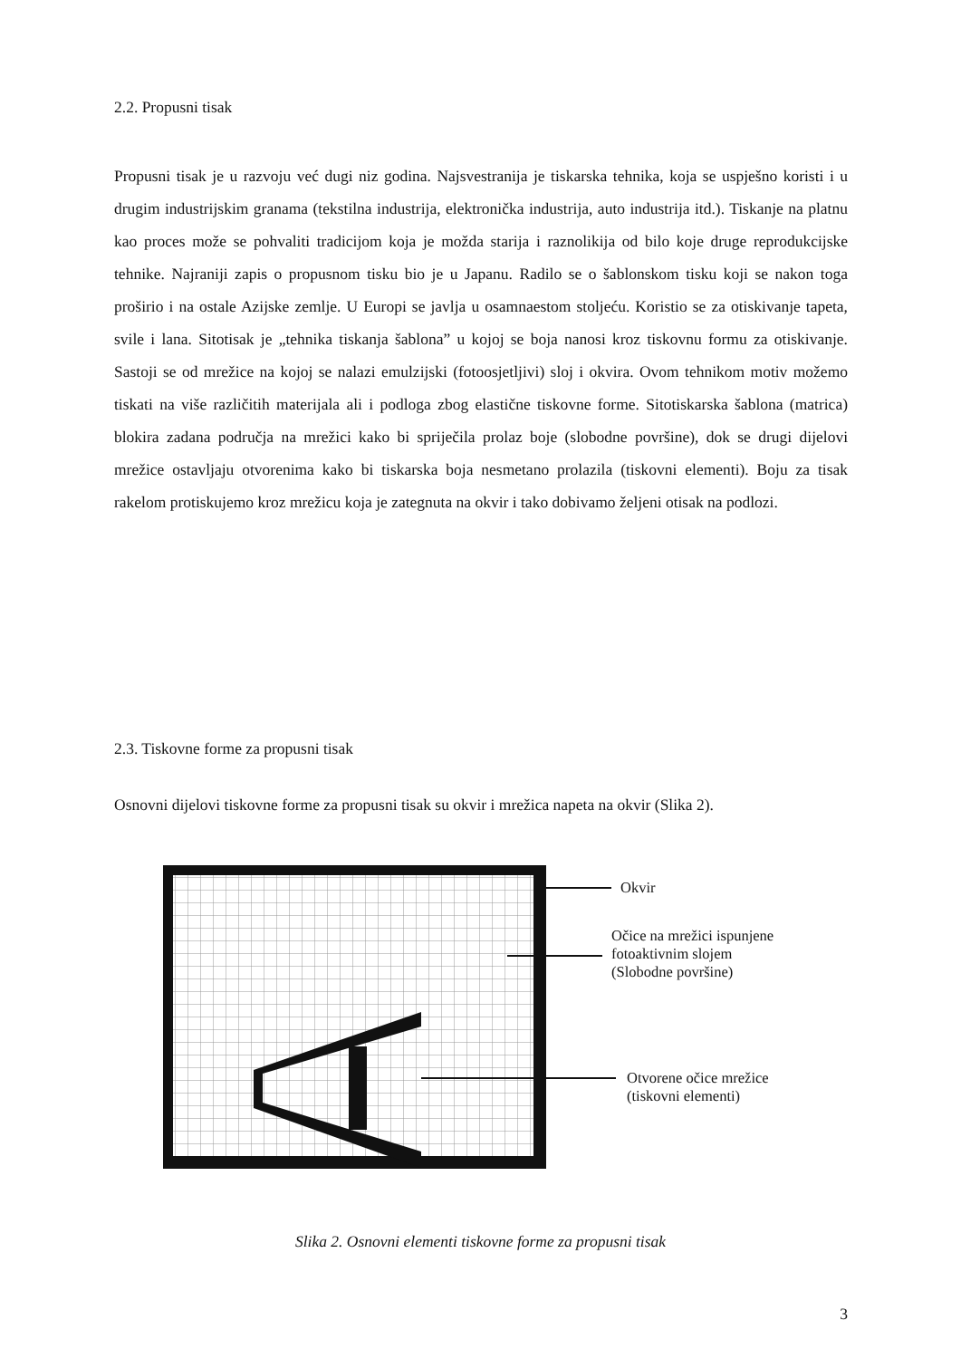2.2. Propusni tisak
Propusni tisak je u razvoju već dugi niz godina. Najsvestranija je tiskarska tehnika, koja se uspješno koristi i u drugim industrijskim granama (tekstilna industrija, elektronička industrija, auto industrija itd.). Tiskanje na platnu kao proces može se pohvaliti tradicijom koja je možda starija i raznolikija od bilo koje druge reprodukcijske tehnike. Najraniji zapis o propusnom tisku bio je u Japanu. Radilo se o šablonskom tisku koji se nakon toga proširio i na ostale Azijske zemlje. U Europi se javlja u osamnaestom stoljeću. Koristio se za otiskivanje tapeta, svile i lana. Sitotisak je „tehnika tiskanja šablona” u kojoj se boja nanosi kroz tiskovnu formu za otiskivanje. Sastoji se od mrežice na kojoj se nalazi emulzijski (fotoosjetljivi) sloj i okvira. Ovom tehnikom motiv možemo tiskati na više različitih materijala ali i podloga zbog elastične tiskovne forme. Sitotiskarska šablona (matrica) blokira zadana područja na mrežici kako bi spriječila prolaz boje (slobodne površine), dok se drugi dijelovi mrežice ostavljaju otvorenima kako bi tiskarska boja nesmetano prolazila (tiskovni elementi). Boju za tisak rakelom protiskujemo kroz mrežicu koja je zategnuta na okvir i tako dobivamo željeni otisak na podlozi.
2.3. Tiskovne forme za propusni tisak
Osnovni dijelovi tiskovne forme za propusni tisak su okvir i mrežica napeta na okvir (Slika 2).
Okvir
Očice na mrežici ispunjene
fotoaktivnim slojem
(Slobodne površine)
Otvorene očice mrežice
(tiskovni elementi)
Slika 2. Osnovni elementi tiskovne forme za propusni tisak
3